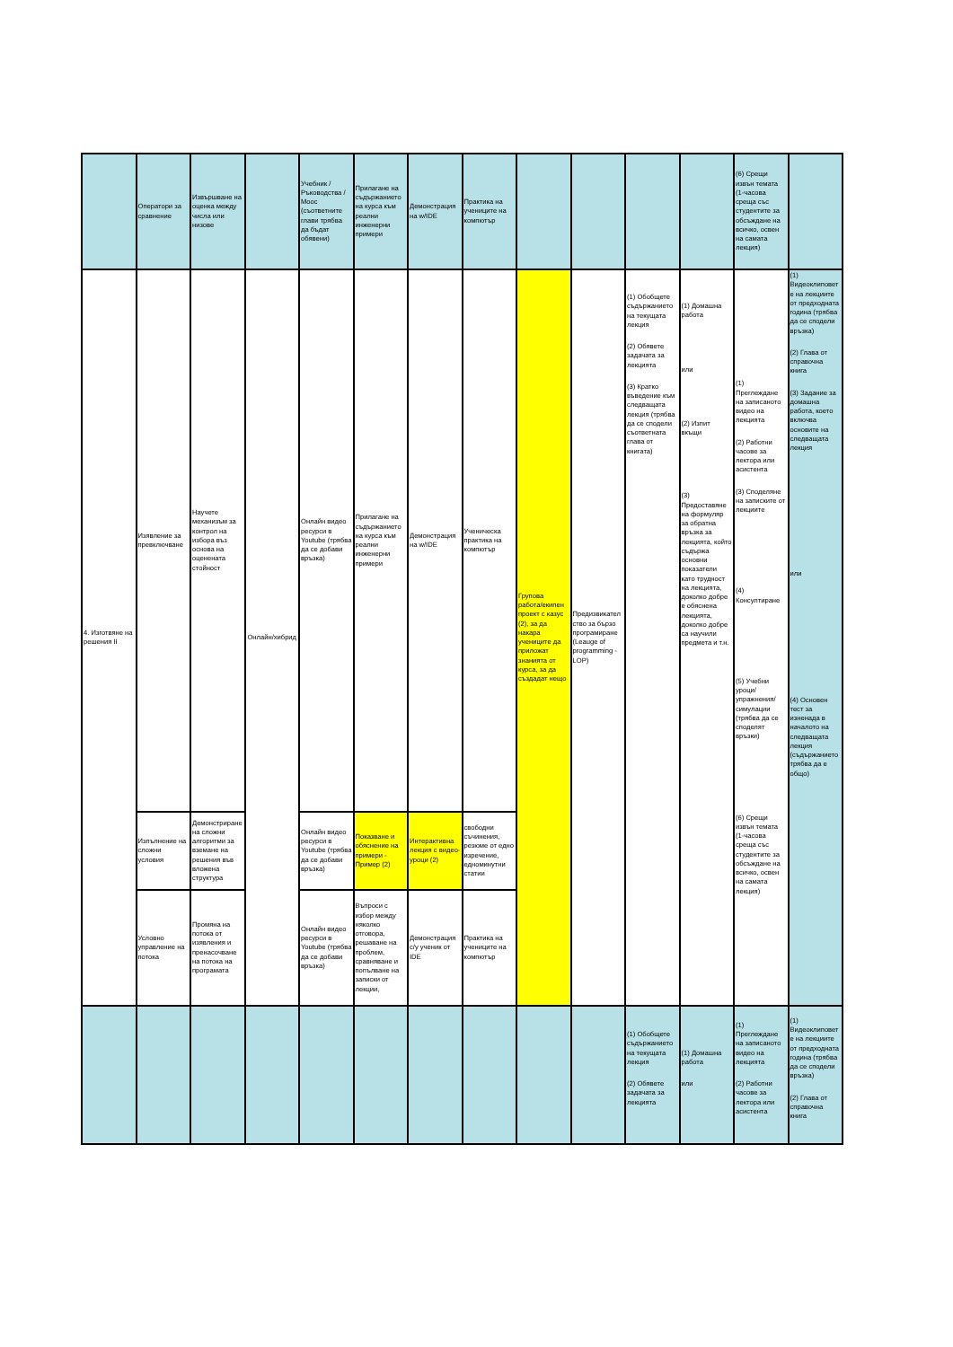| | Оператори за сравнение | Извършване на оценка между числа или низове | | Учебник / Ръководства / Mooc (съответните глави трябва да бъдат обявени) | Прилагане на съдържанието на курса към реални инженерни примери | Демонстрация на w/IDE | Практика на учениците на компютър | | | | | (6) Срещи извън темата (1-часова среща със студентите за обсъждане на всичко, освен на самата лекция) | |
| 4. Изготвяне на решения II | Изявление за превключване | Научете механизъм за контрол на избора въз основа на оценената стойност | Онлайн/хибрид | Онлайн видео ресурси в Youtube (трябва да се добави връзка) | Прилагане на съдържанието на курса към реални инженерни примери | Демонстрация на w/IDE | Ученическа практика на компютър | Групова работа/екипен проект с казус (2), за да накара учениците да приложат знанията от курса, за да създадат нещо | Предизвикателство за бързо програмиране (Leauge of programming - LOP) | (1) Обобщете съдържанието на текущата лекция (2) Обявете задачата за лекцията (3) Кратко въведение към следващата лекция (трябва да се сподели съответната глава от книгата) | (1) Домашна работа или (2) Изпит вкъщи (3) Предоставяне на формуляр за обратна връзка за лекцията, който съдържа основни показатели като трудност на лекцията, доколко добре е обяснена лекцията, доколко добре са научили предмета и т.н. | (1) Преглеждане на записаното видео на лекцията (2) Работни часове за лектора или асистента (3) Споделяне на записките от лекциите (4) Консултиране (5) Учебни уроци/упражнения/симулации (трябва да се споделят връзки) (6) Срещи извън темата (1-часова среща със студентите за обсъждане на всичко, освен на самата лекция) | (1) Видеоклиповете на лекциите от предходната година (трябва да се сподели връзка) (2) Глава от справочна книга (3) Задание за домашна работа, което включва основите на следващата лекция или (4) Основен тест за изненада в началото на следващата лекция (съдържанието трябва да е общо) |
| | Изпълнение на сложни условия | Демонстриране на сложни алгоритми за вземане на решения във вложена структура | | Онлайн видео ресурси в Youtube (трябва да се добави връзка) | Показване и обяснение на примери - Пример (2) | Интерактивна лекция с видео-уроци (2) | свободни съчинения, резюме от едно изречение, едноминутни статии | | | | | | |
| | Условно управление на потока | Промяна на потока от изявления и пренасочване на потока на програмата | | Онлайн видео ресурси в Youtube (трябва да се добави връзка) | Въпроси с избор между няколко отговора, решаване на проблем, сравняване и попълване на записки от лекции, | Демонстрация с/у ученик от IDE | Практика на учениците на компютър | | | | | | |
| | | | | | | | | | | (1) Обобщете съдържанието на текущата лекция (2) Обявете задачата за лекцията | (1) Домашна работа или | (1) Преглеждане на записаното видео на лекцията (2) Работни часове за лектора или асистента | (1) Видеоклиповете на лекциите от предходната година (трябва да се сподели връзка) (2) Глава от справочна книга |